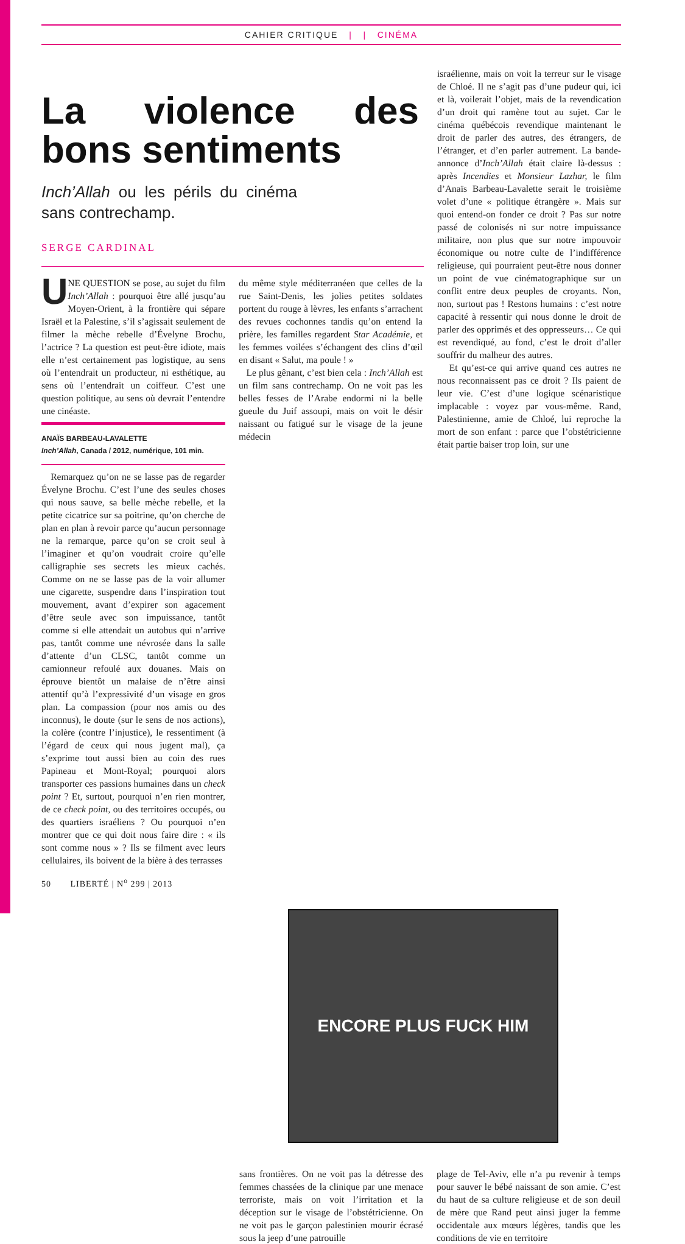CAHIER CRITIQUE | | CINÉMA
La violence des bons sentiments
Inch’Allah ou les périls du cinéma sans contrechamp.
SERGE CARDINAL
UNE QUESTION se pose, au sujet du film Inch’Allah : pourquoi être allé jusqu’au Moyen-Orient, à la frontière qui sépare Israël et la Palestine, s’il s’agissait seulement de filmer la mèche rebelle d’Évelyne Brochu, l’actrice ? La question est peut-être idiote, mais elle n’est certainement pas logistique, au sens où l’entendrait un producteur, ni esthétique, au sens où l’entendrait un coiffeur. C’est une question politique, au sens où devrait l’entendre une cinéaste.
ANAÏS BARBEAU-LAVALETTE
Inch’Allah, Canada / 2012, numérique, 101 min.
Remarquez qu’on ne se lasse pas de regarder Évelyne Brochu. C’est l’une des seules choses qui nous sauve, sa belle mèche rebelle, et la petite cicatrice sur sa poitrine, qu’on cherche de plan en plan à revoir parce qu’aucun personnage ne la remarque, parce qu’on se croit seul à l’imaginer et qu’on voudrait croire qu’elle calligraphie ses secrets les mieux cachés. Comme on ne se lasse pas de la voir allumer une cigarette, suspendre dans l’inspiration tout mouvement, avant d’expirer son agacement d’être seule avec son impuissance, tantôt comme si elle attendait un autobus qui n’arrive pas, tantôt comme une névrosée dans la salle d’attente d’un CLSC, tantôt comme un camionneur refoulé aux douanes. Mais on éprouve bientôt un malaise de n’être ainsi attentif qu’à l’expressivité d’un visage en gros plan. La compassion (pour nos amis ou des inconnus), le doute (sur le sens de nos actions), la colère (contre l’injustice), le ressentiment (à l’égard de ceux qui nous jugent mal), ça s’exprime tout aussi bien au coin des rues Papineau et Mont-Royal; pourquoi alors transporter ces passions humaines dans un check point ? Et, surtout, pourquoi n’en rien montrer, de ce check point, ou des territoires occupés, ou des quartiers israéliens ? Ou pourquoi n’en montrer que ce qui doit nous faire dire : « ils sont comme nous » ? Ils se filment avec leurs cellulaires, ils boivent de la bière à des terrasses
du même style méditerranéen que celles de la rue Saint-Denis, les jolies petites soldates portent du rouge à lèvres, les enfants s’arrachent des revues cochonnes tandis qu’on entend la prière, les familles regardent Star Académie, et les femmes voilées s’échangent des clins d’œil en disant « Salut, ma poule ! »
Le plus gênant, c’est bien cela : Inch’Allah est un film sans contrechamp. On ne voit pas les belles fesses de l’Arabe endormi ni la belle gueule du Juif assoupi, mais on voit le désir naissant ou fatigué sur le visage de la jeune médecin
israélienne, mais on voit la terreur sur le visage de Chloé. Il ne s’agit pas d’une pudeur qui, ici et là, voilerait l’objet, mais de la revendication d’un droit qui ramène tout au sujet. Car le cinéma québécois revendique maintenant le droit de parler des autres, des étrangers, de l’étranger, et d’en parler autrement. La bande-annonce d’Inch’Allah était claire là-dessus : après Incendies et Monsieur Lazhar, le film d’Anaïs Barbeau-Lavalette serait le troisième volet d’une « politique étrangère ». Mais sur quoi entend-on fonder ce droit ? Pas sur notre passé de colonisés ni sur notre impuissance militaire, non plus que sur notre impouvoir économique ou notre culte de l’indifférence religieuse, qui pourraient peut-être nous donner un point de vue cinématographique sur un conflit entre deux peuples de croyants. Non, non, surtout pas ! Restons humains : c’est notre capacité à ressentir qui nous donne le droit de parler des opprimés et des oppresseurs… Ce qui est revendiqué, au fond, c’est le droit d’aller souffrir du malheur des autres.
Et qu’est-ce qui arrive quand ces autres ne nous reconnaissent pas ce droit ? Ils paient de leur vie. C’est d’une logique scénaristique implacable : voyez par vous-même. Rand, Palestinienne, amie de Chloé, lui reproche la mort de son enfant : parce que l’obstétricienne était partie baiser trop loin, sur une
ENCORE PLUS FUCK HIM
sans frontières. On ne voit pas la détresse des femmes chassées de la clinique par une menace terroriste, mais on voit l’irritation et la déception sur le visage de l’obstétricienne. On ne voit pas le garçon palestinien mourir écrasé sous la jeep d’une patrouille
plage de Tel-Aviv, elle n’a pu revenir à temps pour sauver le bébé naissant de son amie. C’est du haut de sa culture religieuse et de son deuil de mère que Rand peut ainsi juger la femme occidentale aux mœurs légères, tandis que les conditions de vie en territoire
50 LIBERTÉ | N<sup>o</sup> 299 | 2013